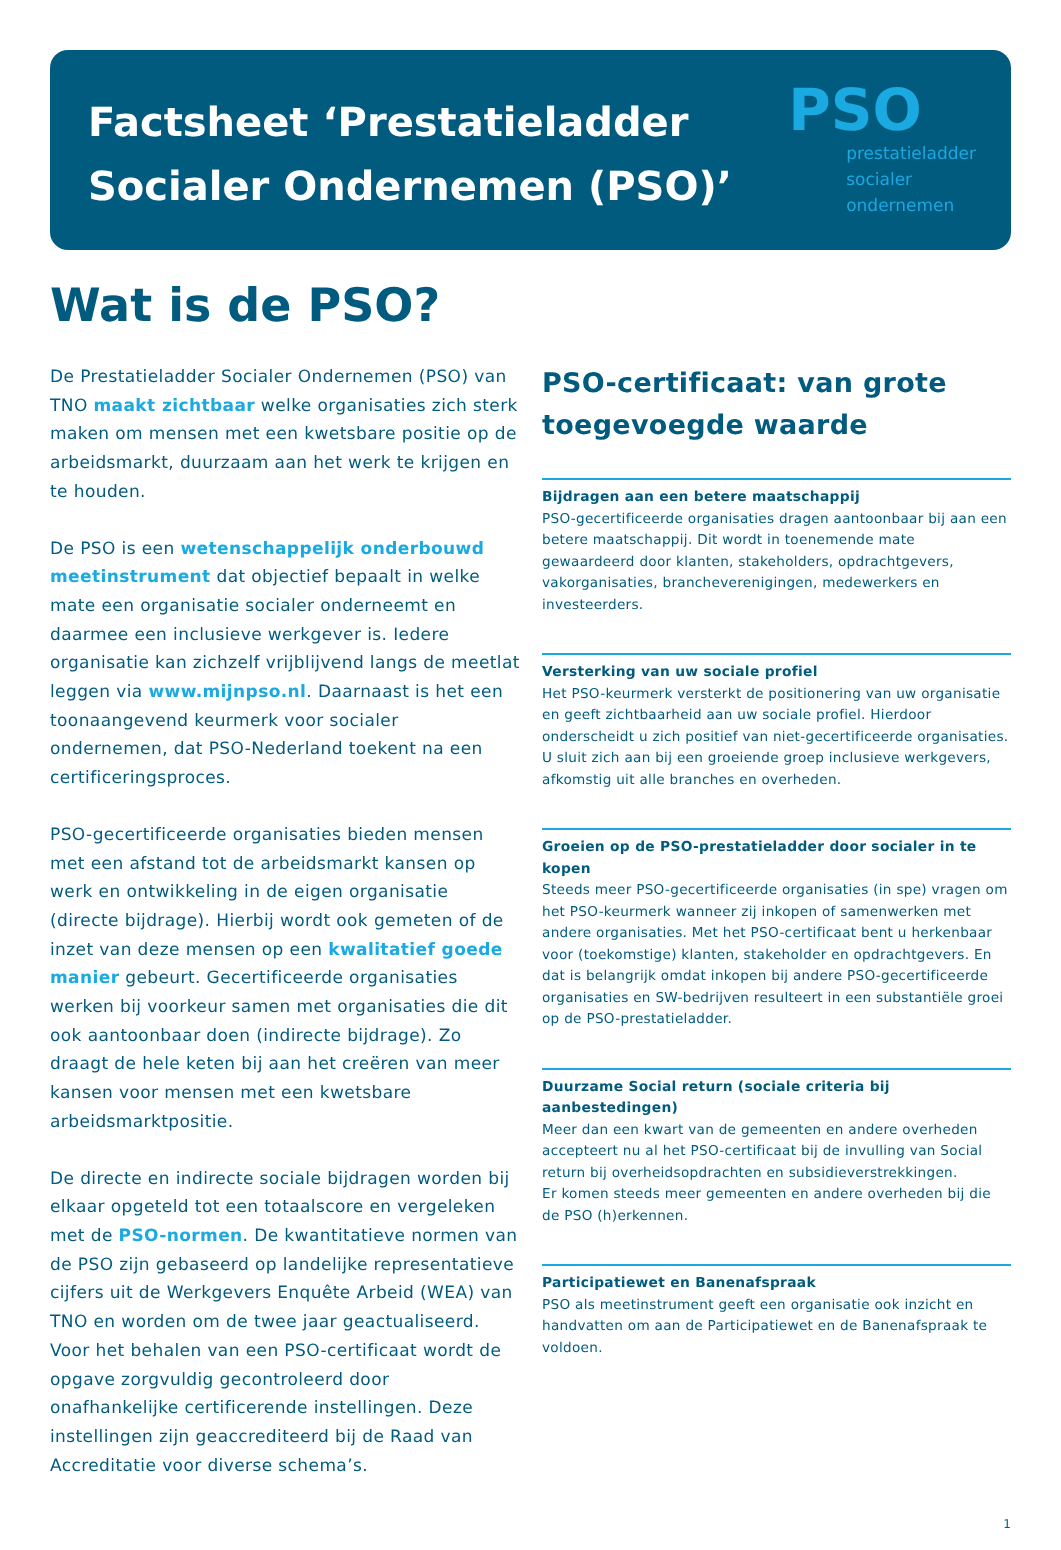Factsheet ‘Prestatieladder
Socialer Ondernemen (PSO)’
PSO
prestatieladder
socialer
ondernemen
Wat is de PSO?
De Prestatieladder Socialer Ondernemen (PSO) van TNO maakt zichtbaar welke organisaties zich sterk maken om mensen met een kwetsbare positie op de arbeidsmarkt, duurzaam aan het werk te krijgen en te houden.
De PSO is een wetenschappelijk onderbouwd meetinstrument dat objectief bepaalt in welke mate een organisatie socialer onderneemt en daarmee een inclusieve werkgever is. Iedere organisatie kan zichzelf vrijblijvend langs de meetlat leggen via www.mijnpso.nl. Daarnaast is het een toonaangevend keurmerk voor socialer ondernemen, dat PSO-Nederland toekent na een certificeringsproces.
PSO-gecertificeerde organisaties bieden mensen met een afstand tot de arbeidsmarkt kansen op werk en ontwikkeling in de eigen organisatie (directe bijdrage). Hierbij wordt ook gemeten of de inzet van deze mensen op een kwalitatief goede manier gebeurt. Gecertificeerde organisaties werken bij voorkeur samen met organisaties die dit ook aantoonbaar doen (indirecte bijdrage). Zo draagt de hele keten bij aan het creëren van meer kansen voor mensen met een kwetsbare arbeidsmarktpositie.
De directe en indirecte sociale bijdragen worden bij elkaar opgeteld tot een totaalscore en vergeleken met de PSO-normen. De kwantitatieve normen van de PSO zijn gebaseerd op landelijke representatieve cijfers uit de Werkgevers Enquête Arbeid (WEA) van TNO en worden om de twee jaar geactualiseerd.
Voor het behalen van een PSO-certificaat wordt de opgave zorgvuldig gecontroleerd door onafhankelijke certificerende instellingen. Deze instellingen zijn geaccrediteerd bij de Raad van Accreditatie voor diverse schema’s.
PSO-certificaat: van grote toegevoegde waarde
Bijdragen aan een betere maatschappij
PSO-gecertificeerde organisaties dragen aantoonbaar bij aan een betere maatschappij. Dit wordt in toenemende mate gewaardeerd door klanten, stakeholders, opdrachtgevers, vakorganisaties, brancheverenigingen, medewerkers en investeerders.
Versterking van uw sociale profiel
Het PSO-keurmerk versterkt de positionering van uw organisatie en geeft zichtbaarheid aan uw sociale profiel. Hierdoor onderscheidt u zich positief van niet-gecertificeerde organisaties. U sluit zich aan bij een groeiende groep inclusieve werkgevers, afkomstig uit alle branches en overheden.
Groeien op de PSO-prestatieladder door socialer in te kopen
Steeds meer PSO-gecertificeerde organisaties (in spe) vragen om het PSO-keurmerk wanneer zij inkopen of samenwerken met andere organisaties. Met het PSO-certificaat bent u herkenbaar voor (toekomstige) klanten, stakeholder en opdrachtgevers. En dat is belangrijk omdat inkopen bij andere PSO-gecertificeerde organisaties en SW-bedrijven resulteert in een substantiële groei op de PSO-prestatieladder.
Duurzame Social return (sociale criteria bij aanbestedingen)
Meer dan een kwart van de gemeenten en andere overheden accepteert nu al het PSO-certificaat bij de invulling van Social return bij overheidsopdrachten en subsidieverstrekkingen.
Er komen steeds meer gemeenten en andere overheden bij die de PSO (h)erkennen.
Participatiewet en Banenafspraak
PSO als meetinstrument geeft een organisatie ook inzicht en handvatten om aan de Participatiewet en de Banenafspraak te voldoen.
1